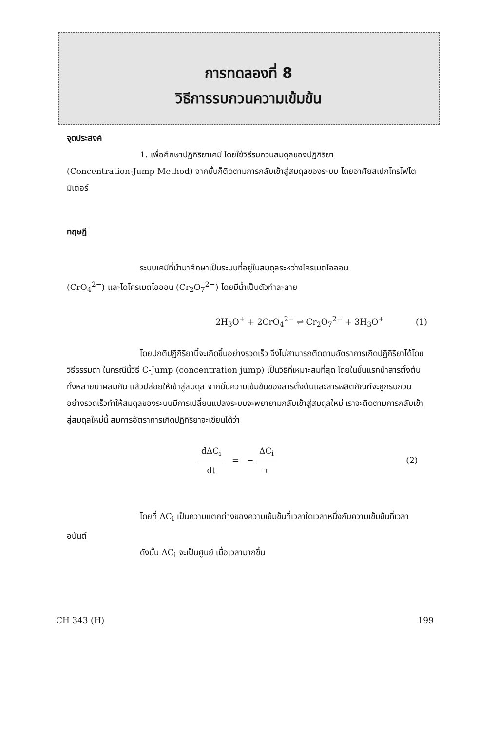การทดลองที่ 8
วิธีการรบกวนความเข้มข้น
จุดประสงค์
1. เพื่อศึกษาปฏิกิริยาเคมี โดยใช้วิธีรบกวนสมดุลของปฏิกิริยา
(Concentration-Jump Method) จากนั้นก็ติดตามการกลับเข้าสู่สมดุลของระบบ โดยอาศัยสเปกโทรโฟโตมิเตอร์
ทฤษฎี
ระบบเคมีที่นำมาศึกษาเป็นระบบที่อยู่ในสมดุลระหว่างไครเมตไอออน
(CrO<sub>4</sub><sup>2−</sup>) และไดโครเมตไอออน (Cr<sub>2</sub>O<sub>7</sub><sup>2−</sup>) โดยมีน้ำเป็นตัวทำละลาย
2H<sub>3</sub>O<sup>+</sup> + 2CrO<sub>4</sub><sup>2−</sup> ⇌ Cr<sub>2</sub>O<sub>7</sub><sup>2−</sup> + 3H<sub>3</sub>O<sup>+</sup> (1)
โดยปกติปฏิกิริยานี้จะเกิดขึ้นอย่างรวดเร็ว จึงไม่สามารถติดตามอัตราการเกิดปฏิกิริยาได้โดยวิธีธรรมดา ในกรณีนี้วิธี C-Jump (concentration jump) เป็นวิธีที่เหมาะสมที่สุด โดยในขั้นแรกนำสารตั้งต้นทั้งหลายมาผสมกัน แล้วปล่อยให้เข้าสู่สมดุล จากนั้นความเข้มข้นของสารตั้งต้นและสารผลิตภัณฑ์จะถูกรบกวนอย่างรวดเร็วทำให้สมดุลของระบบมีการเปลี่ยนแปลงระบบจะพยายามกลับเข้าสู่สมดุลใหม่ เราจะติดตามการกลับเข้าสู่สมดุลใหม่นี้ สมการอัตราการเกิดปฏิกิริยาจะเขียนได้ว่า
dΔC<sub>i</sub> dt = − ΔC<sub>i</sub> τ (2)
โดยที่ ΔC<sub>i</sub> เป็นความแตกต่างของความเข้มข้นที่เวลาใดเวลาหนึ่งกับความเข้มข้นที่เวลาอนันต์
ดังนั้น ΔC<sub>i</sub> จะเป็นศูนย์ เมื่อเวลามากขึ้น
CH 343 (H) 199